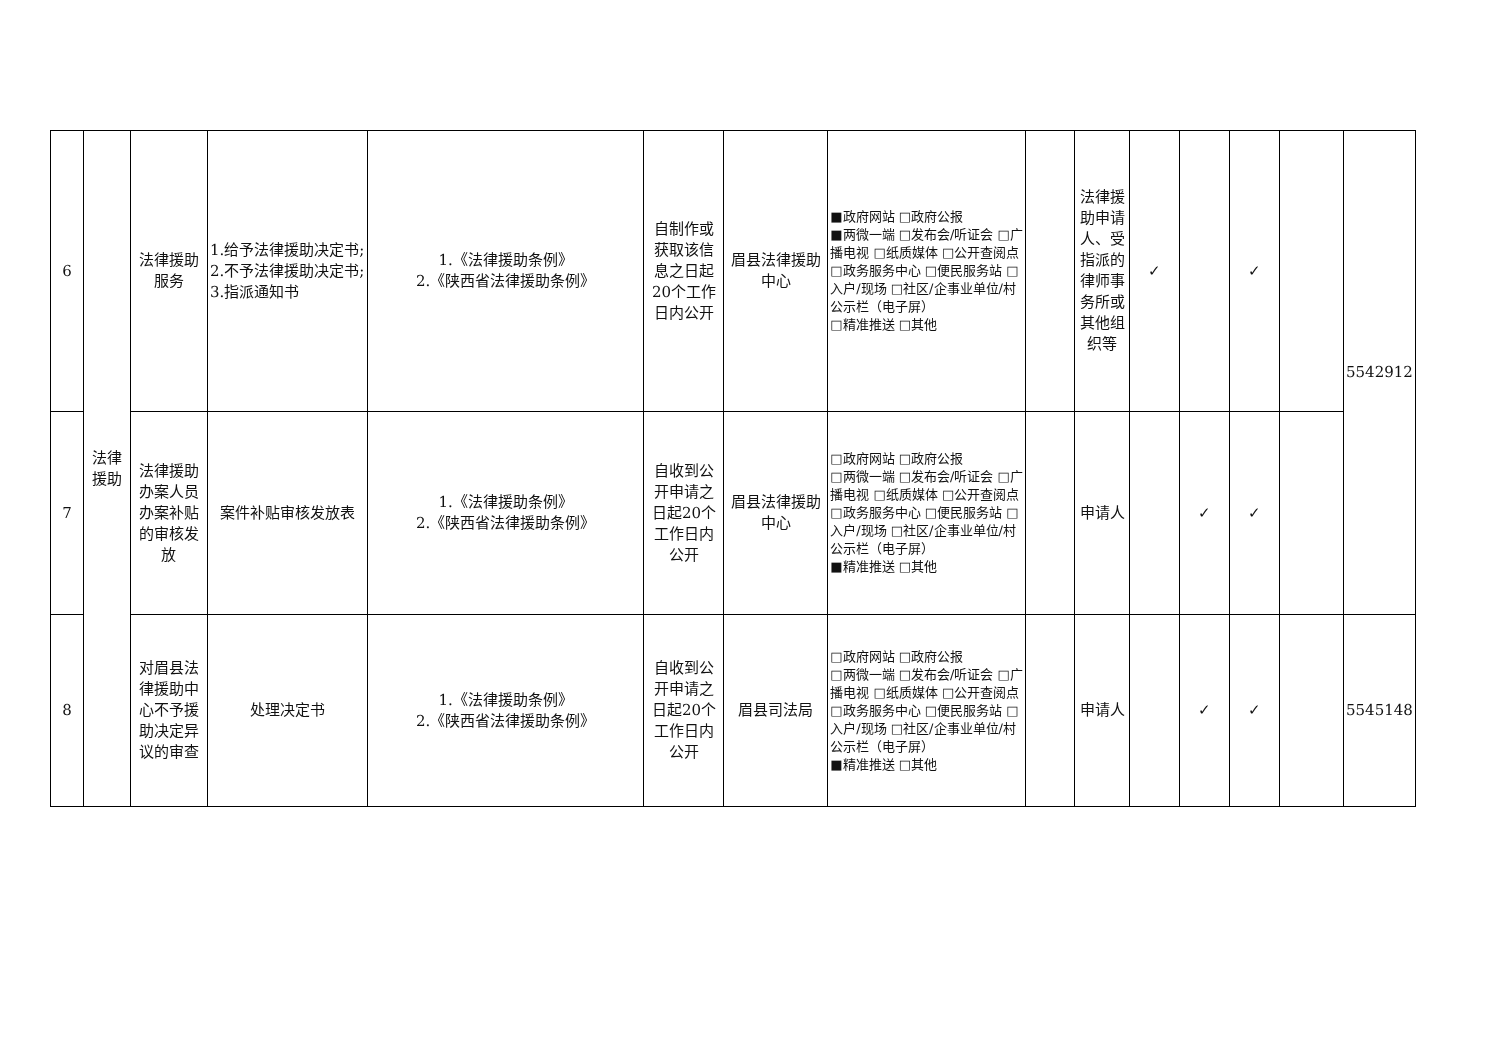| 6 | 法律援助 | 法律援助服务 | 1.给予法律援助决定书; 2.不予法律援助决定书; 3.指派通知书 | 1.《法律援助条例》 2.《陕西省法律援助条例》 | 自制作或获取该信息之日起20个工作日内公开 | 眉县法律援助中心 | ■政府网站 □政府公报 ■两微一端 □发布会/听证会 □广播电视 □纸质媒体 □公开查阅点 □政务服务中心 □便民服务站 □入户/现场 □社区/企事业单位/村公示栏（电子屏） □精准推送 □其他 | | 法律援助申请人、受指派的律师事务所或其他组织等 | ✓ | | ✓ | | 5542912 |
| 7 | | 法律援助办案人员办案补贴的审核发放 | 案件补贴审核发放表 | 1.《法律援助条例》 2.《陕西省法律援助条例》 | 自收到公开申请之日起20个工作日内公开 | 眉县法律援助中心 | □政府网站 □政府公报 □两微一端 □发布会/听证会 □广播电视 □纸质媒体 □公开查阅点 □政务服务中心 □便民服务站 □入户/现场 □社区/企事业单位/村公示栏（电子屏） ■精准推送 □其他 | | 申请人 | | ✓ | ✓ | | |
| 8 | | 对眉县法律援助中心不予援助决定异议的审查 | 处理决定书 | 1.《法律援助条例》 2.《陕西省法律援助条例》 | 自收到公开申请之日起20个工作日内公开 | 眉县司法局 | □政府网站 □政府公报 □两微一端 □发布会/听证会 □广播电视 □纸质媒体 □公开查阅点 □政务服务中心 □便民服务站 □入户/现场 □社区/企事业单位/村公示栏（电子屏） ■精准推送 □其他 | | 申请人 | | ✓ | ✓ | | 5545148 |